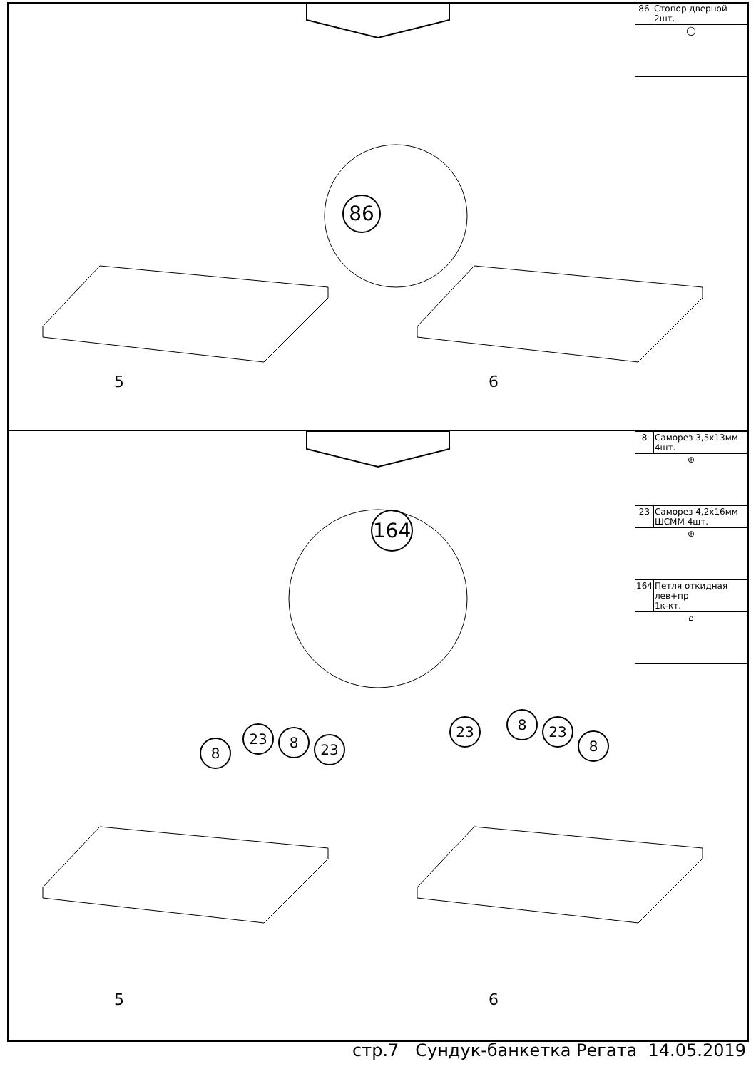| 86 | Стопор дверной 2шт. |
| ◯ | |
86
5 6
| 8 | Саморез 3,5х13мм 4шт. |
| ⊕ | |
| 23 | Саморез 4,2х16мм ШСММ 4шт. |
| ⊕ | |
| 164 | Петля откидная лев+пр 1к-кт. |
| ⌂ | |
164
8
23 8 23
23 8 23
8
5 6
стр.7 Сундук-банкетка Регата 14.05.2019